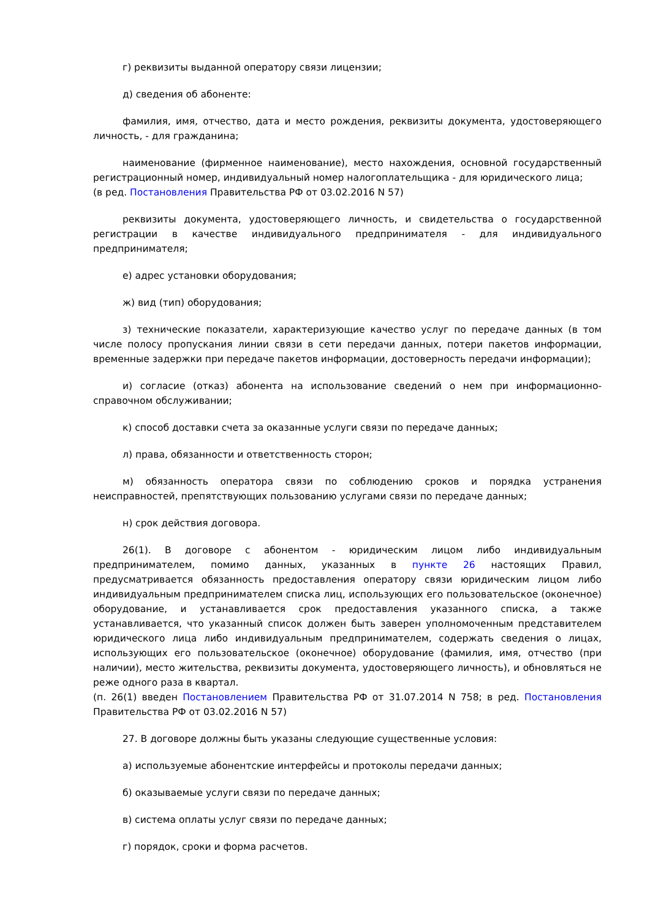г) реквизиты выданной оператору связи лицензии;
д) сведения об абоненте:
фамилия, имя, отчество, дата и место рождения, реквизиты документа, удостоверяющего личность, - для гражданина;
наименование (фирменное наименование), место нахождения, основной государственный регистрационный номер, индивидуальный номер налогоплательщика - для юридического лица;
(в ред. Постановления Правительства РФ от 03.02.2016 N 57)
реквизиты документа, удостоверяющего личность, и свидетельства о государственной регистрации в качестве индивидуального предпринимателя - для индивидуального предпринимателя;
е) адрес установки оборудования;
ж) вид (тип) оборудования;
з) технические показатели, характеризующие качество услуг по передаче данных (в том числе полосу пропускания линии связи в сети передачи данных, потери пакетов информации, временные задержки при передаче пакетов информации, достоверность передачи информации);
и) согласие (отказ) абонента на использование сведений о нем при информационно-справочном обслуживании;
к) способ доставки счета за оказанные услуги связи по передаче данных;
л) права, обязанности и ответственность сторон;
м) обязанность оператора связи по соблюдению сроков и порядка устранения неисправностей, препятствующих пользованию услугами связи по передаче данных;
н) срок действия договора.
26(1). В договоре с абонентом - юридическим лицом либо индивидуальным предпринимателем, помимо данных, указанных в пункте 26 настоящих Правил, предусматривается обязанность предоставления оператору связи юридическим лицом либо индивидуальным предпринимателем списка лиц, использующих его пользовательское (оконечное) оборудование, и устанавливается срок предоставления указанного списка, а также устанавливается, что указанный список должен быть заверен уполномоченным представителем юридического лица либо индивидуальным предпринимателем, содержать сведения о лицах, использующих его пользовательское (оконечное) оборудование (фамилия, имя, отчество (при наличии), место жительства, реквизиты документа, удостоверяющего личность), и обновляться не реже одного раза в квартал.
(п. 26(1) введен Постановлением Правительства РФ от 31.07.2014 N 758; в ред. Постановления Правительства РФ от 03.02.2016 N 57)
27. В договоре должны быть указаны следующие существенные условия:
а) используемые абонентские интерфейсы и протоколы передачи данных;
б) оказываемые услуги связи по передаче данных;
в) система оплаты услуг связи по передаче данных;
г) порядок, сроки и форма расчетов.